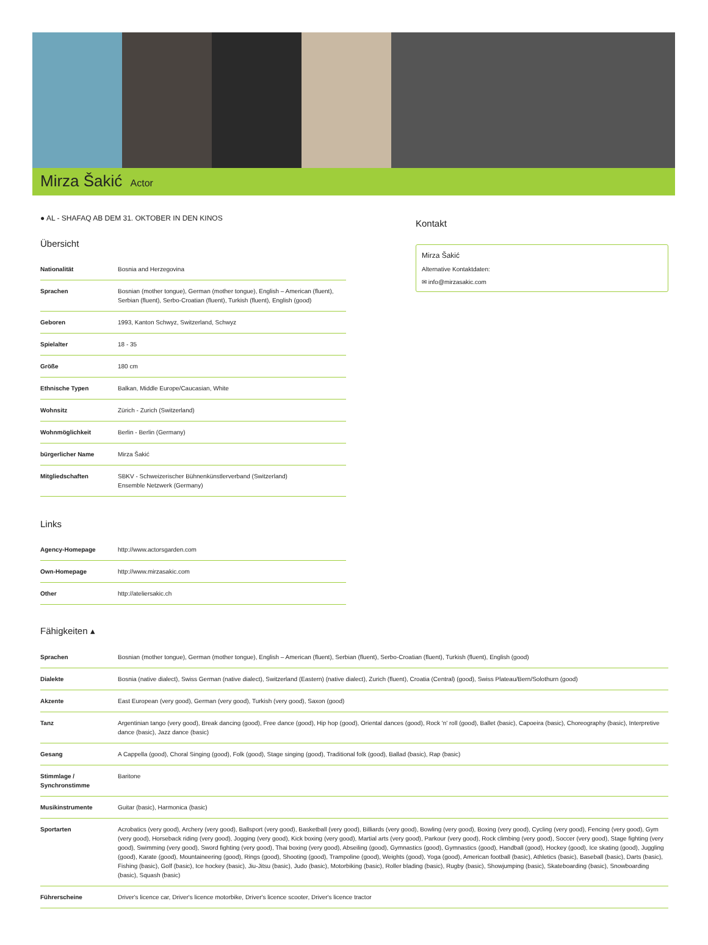Mirza Šakić Actor
● AL - SHAFAQ AB DEM 31. OKTOBER IN DEN KINOS
Übersicht
| Nationalität | Bosnia and Herzegovina |
| Sprachen | Bosnian (mother tongue), German (mother tongue), English – American (fluent), Serbian (fluent), Serbo-Croatian (fluent), Turkish (fluent), English (good) |
| Geboren | 1993, Kanton Schwyz, Switzerland, Schwyz |
| Spielalter | 18 - 35 |
| Größe | 180 cm |
| Ethnische Typen | Balkan, Middle Europe/Caucasian, White |
| Wohnsitz | Zürich - Zurich (Switzerland) |
| Wohnmöglichkeit | Berlin - Berlin (Germany) |
| bürgerlicher Name | Mirza Šakić |
| Mitgliedschaften | SBKV - Schweizerischer Bühnenkünstlerverband (Switzerland) Ensemble Netzwerk (Germany) |
Links
| Agency-Homepage | http://www.actorsgarden.com |
| Own-Homepage | http://www.mirzasakic.com |
| Other | http://ateliersakic.ch |
Kontakt
Mirza Šakić
Alternative Kontaktdaten:
✉ info@mirzasakic.com
Fähigkeiten ▴
| Sprachen | Bosnian (mother tongue), German (mother tongue), English – American (fluent), Serbian (fluent), Serbo-Croatian (fluent), Turkish (fluent), English (good) |
| Dialekte | Bosnia (native dialect), Swiss German (native dialect), Switzerland (Eastern) (native dialect), Zurich (fluent), Croatia (Central) (good), Swiss Plateau/Bern/Solothurn (good) |
| Akzente | East European (very good), German (very good), Turkish (very good), Saxon (good) |
| Tanz | Argentinian tango (very good), Break dancing (good), Free dance (good), Hip hop (good), Oriental dances (good), Rock 'n' roll (good), Ballet (basic), Capoeira (basic), Choreography (basic), Interpretive dance (basic), Jazz dance (basic) |
| Gesang | A Cappella (good), Choral Singing (good), Folk (good), Stage singing (good), Traditional folk (good), Ballad (basic), Rap (basic) |
| Stimmlage / Synchronstimme | Baritone |
| Musikinstrumente | Guitar (basic), Harmonica (basic) |
| Sportarten | Acrobatics (very good), Archery (very good), Ballsport (very good), Basketball (very good), Billiards (very good), Bowling (very good), Boxing (very good), Cycling (very good), Fencing (very good), Gym (very good), Horseback riding (very good), Jogging (very good), Kick boxing (very good), Martial arts (very good), Parkour (very good), Rock climbing (very good), Soccer (very good), Stage fighting (very good), Swimming (very good), Sword fighting (very good), Thai boxing (very good), Abseiling (good), Gymnastics (good), Gymnastics (good), Handball (good), Hockey (good), Ice skating (good), Juggling (good), Karate (good), Mountaineering (good), Rings (good), Shooting (good), Trampoline (good), Weights (good), Yoga (good), American football (basic), Athletics (basic), Baseball (basic), Darts (basic), Fishing (basic), Golf (basic), Ice hockey (basic), Jiu-Jitsu (basic), Judo (basic), Motorbiking (basic), Roller blading (basic), Rugby (basic), Showjumping (basic), Skateboarding (basic), Snowboarding (basic), Squash (basic) |
| Führerscheine | Driver's licence car, Driver's licence motorbike, Driver's licence scooter, Driver's licence tractor |